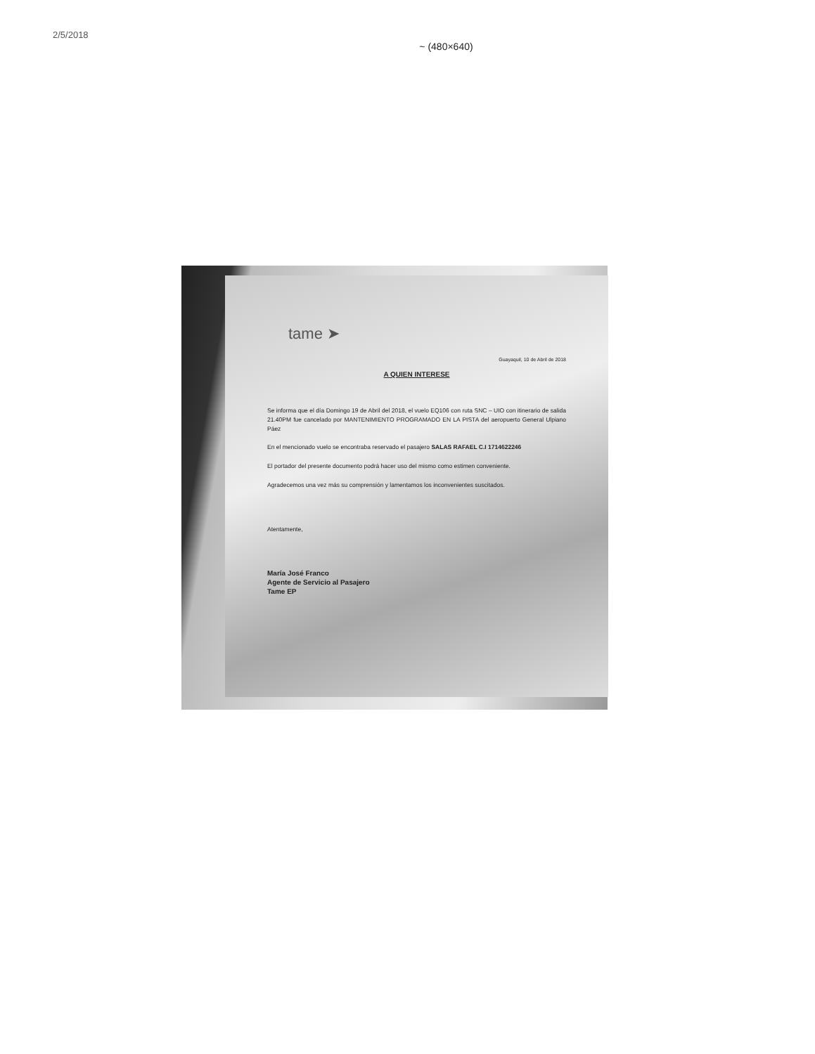2/5/2018
~ (480×640)
tame ➤
Guayaquil, 10 de Abril de 2018
A QUIEN INTERESE
Se informa que el día Domingo 19 de Abril del 2018, el vuelo EQ106 con ruta SNC – UIO con itinerario de salida 21.40PM fue cancelado por MANTENIMIENTO PROGRAMADO EN LA PISTA del aeropuerto General Ulpiano Páez
En el mencionado vuelo se encontraba reservado el pasajero SALAS RAFAEL C.I 1714622246
El portador del presente documento podrá hacer uso del mismo como estimen conveniente.
Agradecemos una vez más su comprensión y lamentamos los inconvenientes suscitados.
Atentamente,
María José Franco
Agente de Servicio al Pasajero
Tame EP